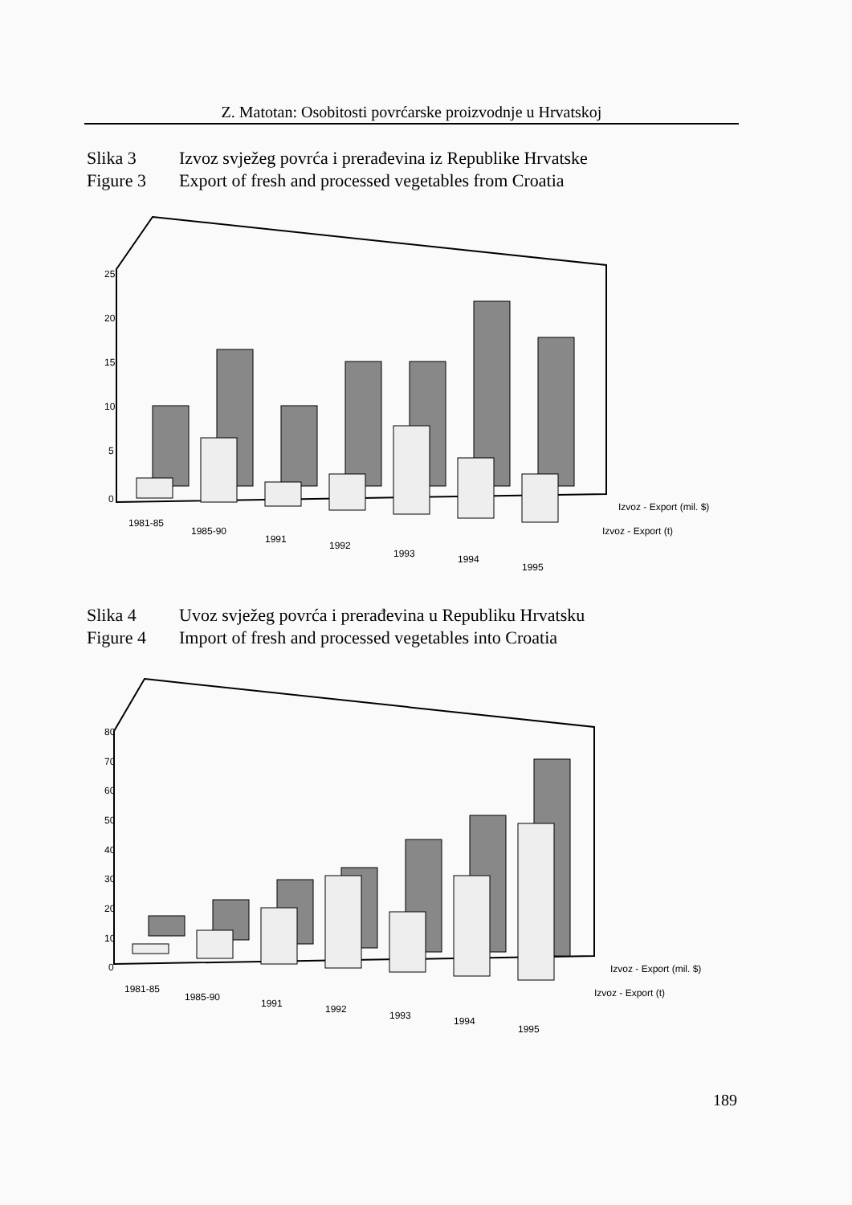Z. Matotan: Osobitosti povrćarske proizvodnje u Hrvatskoj
Slika 3 Izvoz svježeg povrća i prerađevina iz Republike Hrvatske
Figure 3 Export of fresh and processed vegetables from Croatia
25
20
15
10
5
0
1981-85
1985-90
1991
1992
1993
1994
1995
Izvoz - Export (mil. $)
Izvoz - Export (t)
Slika 4 Uvoz svježeg povrća i prerađevina u Republiku Hrvatsku
Figure 4 Import of fresh and processed vegetables into Croatia
80
70
60
50
40
30
20
10
0
1981-85
1985-90
1991
1992
1993
1994
1995
Izvoz - Export (mil. $)
Izvoz - Export (t)
189